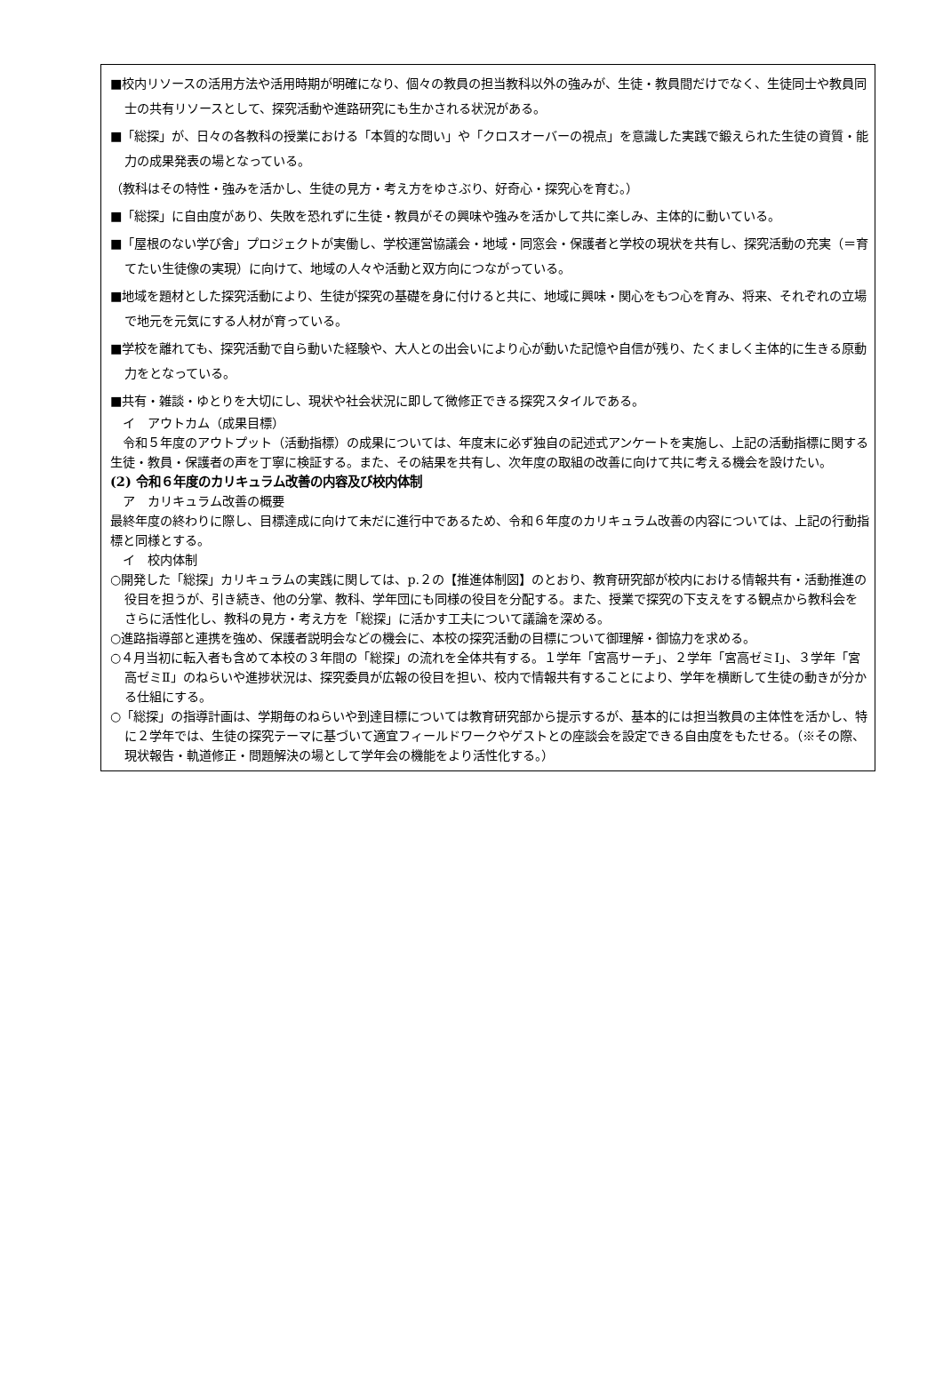■校内リソースの活用方法や活用時期が明確になり、個々の教員の担当教科以外の強みが、生徒・教員間だけでなく、生徒同士や教員同士の共有リソースとして、探究活動や進路研究にも生かされる状況がある。
■「総探」が、日々の各教科の授業における「本質的な問い」や「クロスオーバーの視点」を意識した実践で鍛えられた生徒の資質・能力の成果発表の場となっている。
（教科はその特性・強みを活かし、生徒の見方・考え方をゆさぶり、好奇心・探究心を育む。）
■「総探」に自由度があり、失敗を恐れずに生徒・教員がその興味や強みを活かして共に楽しみ、主体的に動いている。
■「屋根のない学び舎」プロジェクトが実働し、学校運営協議会・地域・同窓会・保護者と学校の現状を共有し、探究活動の充実（＝育てたい生徒像の実現）に向けて、地域の人々や活動と双方向につながっている。
■地域を題材とした探究活動により、生徒が探究の基礎を身に付けると共に、地域に興味・関心をもつ心を育み、将来、それぞれの立場で地元を元気にする人材が育っている。
■学校を離れても、探究活動で自ら動いた経験や、大人との出会いにより心が動いた記憶や自信が残り、たくましく主体的に生きる原動力をとなっている。
■共有・雑談・ゆとりを大切にし、現状や社会状況に即して微修正できる探究スタイルである。
　イ　アウトカム（成果目標）
　令和５年度のアウトプット（活動指標）の成果については、年度末に必ず独自の記述式アンケートを実施し、上記の活動指標に関する生徒・教員・保護者の声を丁寧に検証する。また、その結果を共有し、次年度の取組の改善に向けて共に考える機会を設けたい。
(2) 令和６年度のカリキュラム改善の内容及び校内体制
　ア　カリキュラム改善の概要
最終年度の終わりに際し、目標達成に向けて未だに進行中であるため、令和６年度のカリキュラム改善の内容については、上記の行動指標と同様とする。
　イ　校内体制
○開発した「総探」カリキュラムの実践に関しては、p.２の【推進体制図】のとおり、教育研究部が校内における情報共有・活動推進の役目を担うが、引き続き、他の分掌、教科、学年団にも同様の役目を分配する。また、授業で探究の下支えをする観点から教科会をさらに活性化し、教科の見方・考え方を「総探」に活かす工夫について議論を深める。
○進路指導部と連携を強め、保護者説明会などの機会に、本校の探究活動の目標について御理解・御協力を求める。
○４月当初に転入者も含めて本校の３年間の「総探」の流れを全体共有する。１学年「宮高サーチ」、２学年「宮高ゼミⅠ」、３学年「宮高ゼミⅡ」のねらいや進捗状況は、探究委員が広報の役目を担い、校内で情報共有することにより、学年を横断して生徒の動きが分かる仕組にする。
○「総探」の指導計画は、学期毎のねらいや到達目標については教育研究部から提示するが、基本的には担当教員の主体性を活かし、特に２学年では、生徒の探究テーマに基づいて適宜フィールドワークやゲストとの座談会を設定できる自由度をもたせる。（※その際、現状報告・軌道修正・問題解決の場として学年会の機能をより活性化する。）